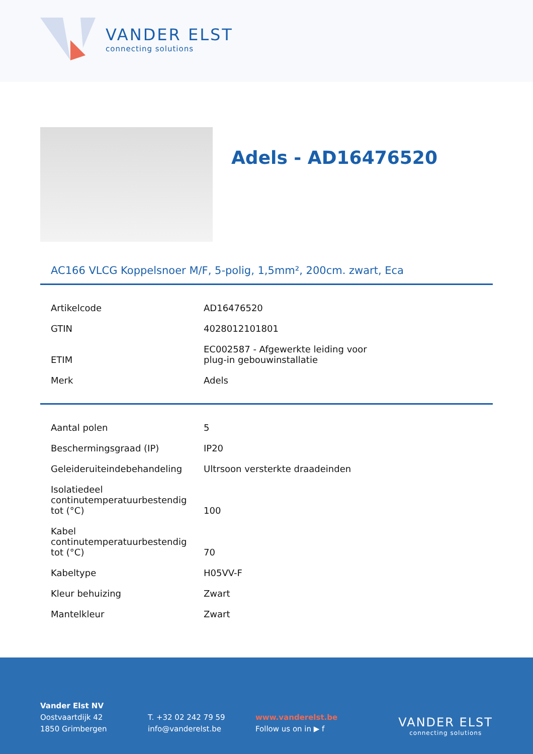VANDER ELST
connecting solutions
Adels - AD16476520
AC166 VLCG Koppelsnoer M/F, 5-polig, 1,5mm², 200cm. zwart, Eca
| Artikelcode | AD16476520 |
| GTIN | 4028012101801 |
| ETIM | EC002587 - Afgewerkte leiding voor plug-in gebouwinstallatie |
| Merk | Adels |
| Aantal polen | 5 |
| Beschermingsgraad (IP) | IP20 |
| Geleideruiteindebehandeling | Ultrsoon versterkte draadeinden |
| Isolatiedeel continutemperatuurbestendig tot (°C) | 100 |
| Kabel continutemperatuurbestendig tot (°C) | 70 |
| Kabeltype | H05VV-F |
| Kleur behuizing | Zwart |
| Mantelkleur | Zwart |
Vander Elst NV
Oostvaartdijk 42
1850 Grimbergen
T. +32 02 242 79 59
info@vanderelst.be
www.vanderelst.be
Follow us on in ▶ f
VANDER ELST
connecting solutions